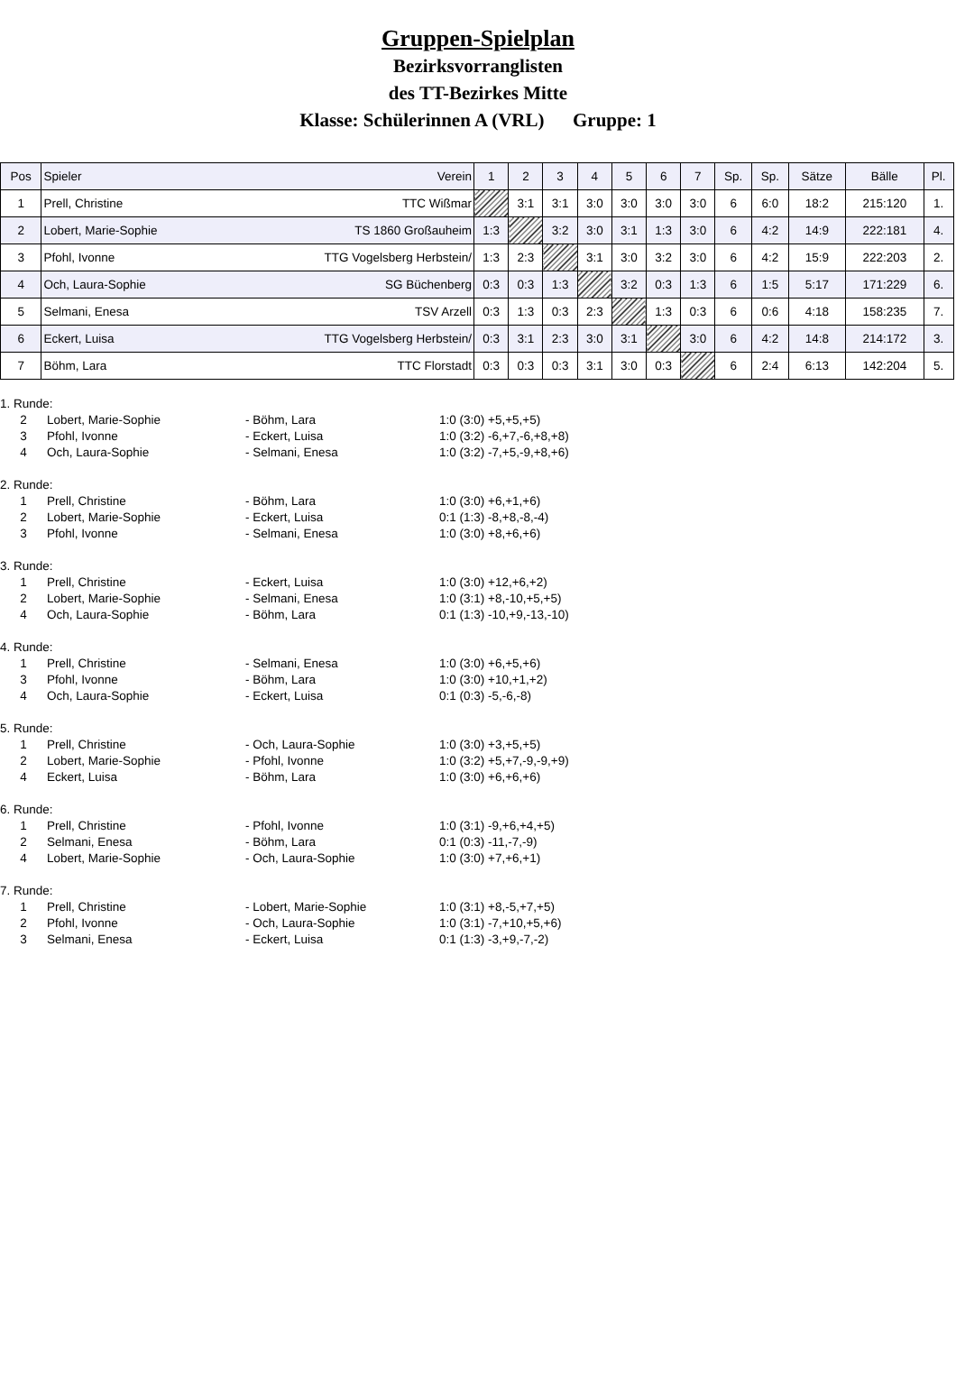Gruppen-Spielplan
Bezirksvorranglisten
des TT-Bezirkes Mitte
Klasse: Schülerinnen A (VRL) Gruppe: 1
| Pos | Spieler | Verein | 1 | 2 | 3 | 4 | 5 | 6 | 7 | Sp. | Sp. | Sätze | Bälle | Pl. |
| --- | --- | --- | --- | --- | --- | --- | --- | --- | --- | --- | --- | --- | --- | --- |
| 1 | Prell, Christine | TTC Wißmar | | 3:1 | 3:1 | 3:0 | 3:0 | 3:0 | 3:0 | 6 | 6:0 | 18:2 | 215:120 | 1. |
| 2 | Lobert, Marie-Sophie | TS 1860 Großauheim | 1:3 | | 3:2 | 3:0 | 3:1 | 1:3 | 3:0 | 6 | 4:2 | 14:9 | 222:181 | 4. |
| 3 | Pfohl, Ivonne | TTG Vogelsberg Herbstein/ | 1:3 | 2:3 | | 3:1 | 3:0 | 3:2 | 3:0 | 6 | 4:2 | 15:9 | 222:203 | 2. |
| 4 | Och, Laura-Sophie | SG Büchenberg | 0:3 | 0:3 | 1:3 | | 3:2 | 0:3 | 1:3 | 6 | 1:5 | 5:17 | 171:229 | 6. |
| 5 | Selmani, Enesa | TSV Arzell | 0:3 | 1:3 | 0:3 | 2:3 | | 1:3 | 0:3 | 6 | 0:6 | 4:18 | 158:235 | 7. |
| 6 | Eckert, Luisa | TTG Vogelsberg Herbstein/ | 0:3 | 3:1 | 2:3 | 3:0 | 3:1 | | 3:0 | 6 | 4:2 | 14:8 | 214:172 | 3. |
| 7 | Böhm, Lara | TTC Florstadt | 0:3 | 0:3 | 0:3 | 3:1 | 3:0 | 0:3 | | 6 | 2:4 | 6:13 | 142:204 | 5. |
1. Runde:
2 Lobert, Marie-Sophie - Böhm, Lara 1:0 (3:0) +5,+5,+5)
3 Pfohl, Ivonne - Eckert, Luisa 1:0 (3:2) -6,+7,-6,+8,+8)
4 Och, Laura-Sophie - Selmani, Enesa 1:0 (3:2) -7,+5,-9,+8,+6)
2. Runde:
1 Prell, Christine - Böhm, Lara 1:0 (3:0) +6,+1,+6)
2 Lobert, Marie-Sophie - Eckert, Luisa 0:1 (1:3) -8,+8,-8,-4)
3 Pfohl, Ivonne - Selmani, Enesa 1:0 (3:0) +8,+6,+6)
3. Runde:
1 Prell, Christine - Eckert, Luisa 1:0 (3:0) +12,+6,+2)
2 Lobert, Marie-Sophie - Selmani, Enesa 1:0 (3:1) +8,-10,+5,+5)
4 Och, Laura-Sophie - Böhm, Lara 0:1 (1:3) -10,+9,-13,-10)
4. Runde:
1 Prell, Christine - Selmani, Enesa 1:0 (3:0) +6,+5,+6)
3 Pfohl, Ivonne - Böhm, Lara 1:0 (3:0) +10,+1,+2)
4 Och, Laura-Sophie - Eckert, Luisa 0:1 (0:3) -5,-6,-8)
5. Runde:
1 Prell, Christine - Och, Laura-Sophie 1:0 (3:0) +3,+5,+5)
2 Lobert, Marie-Sophie - Pfohl, Ivonne 1:0 (3:2) +5,+7,-9,-9,+9)
4 Eckert, Luisa - Böhm, Lara 1:0 (3:0) +6,+6,+6)
6. Runde:
1 Prell, Christine - Pfohl, Ivonne 1:0 (3:1) -9,+6,+4,+5)
2 Selmani, Enesa - Böhm, Lara 0:1 (0:3) -11,-7,-9)
4 Lobert, Marie-Sophie - Och, Laura-Sophie 1:0 (3:0) +7,+6,+1)
7. Runde:
1 Prell, Christine - Lobert, Marie-Sophie 1:0 (3:1) +8,-5,+7,+5)
2 Pfohl, Ivonne - Och, Laura-Sophie 1:0 (3:1) -7,+10,+5,+6)
3 Selmani, Enesa - Eckert, Luisa 0:1 (1:3) -3,+9,-7,-2)